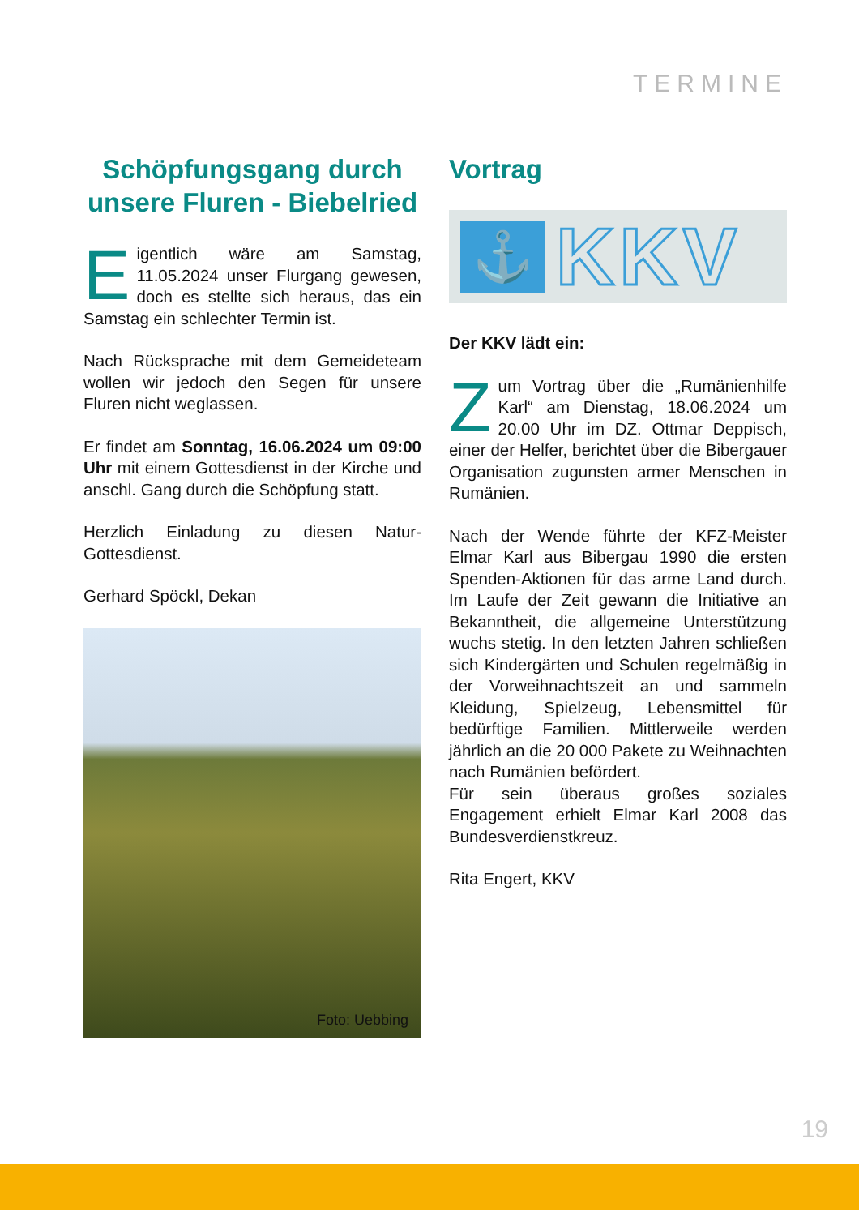TERMINE
Schöpfungsgang durch unsere Fluren - Biebelried
Eigentlich wäre am Samstag, 11.05.2024 unser Flurgang gewesen, doch es stellte sich heraus, das ein Samstag ein schlechter Termin ist.
Nach Rücksprache mit dem Gemeideteam wollen wir jedoch den Segen für unsere Fluren nicht weglassen.
Er findet am Sonntag, 16.06.2024 um 09:00 Uhr mit einem Gottesdienst in der Kirche und anschl. Gang durch die Schöpfung statt.
Herzlich Einladung zu diesen Natur-Gottesdienst.
Gerhard Spöckl, Dekan
Foto: Uebbing
Vortrag
⚓
KKV
Der KKV lädt ein:
Zum Vortrag über die „Rumänienhilfe Karl“ am Dienstag, 18.06.2024 um 20.00 Uhr im DZ. Ottmar Deppisch, einer der Helfer, berichtet über die Bibergauer Organisation zugunsten armer Menschen in Rumänien.
Nach der Wende führte der KFZ-Meister Elmar Karl aus Bibergau 1990 die ersten Spenden-Aktionen für das arme Land durch. Im Laufe der Zeit gewann die Initiative an Bekanntheit, die allgemeine Unterstützung wuchs stetig. In den letzten Jahren schließen sich Kindergärten und Schulen regelmäßig in der Vorweihnachtszeit an und sammeln Kleidung, Spielzeug, Lebensmittel für bedürftige Familien. Mittlerweile werden jährlich an die 20 000 Pakete zu Weihnachten nach Rumänien befördert.
Für sein überaus großes soziales Engagement erhielt Elmar Karl 2008 das Bundesverdienstkreuz.
Rita Engert, KKV
19